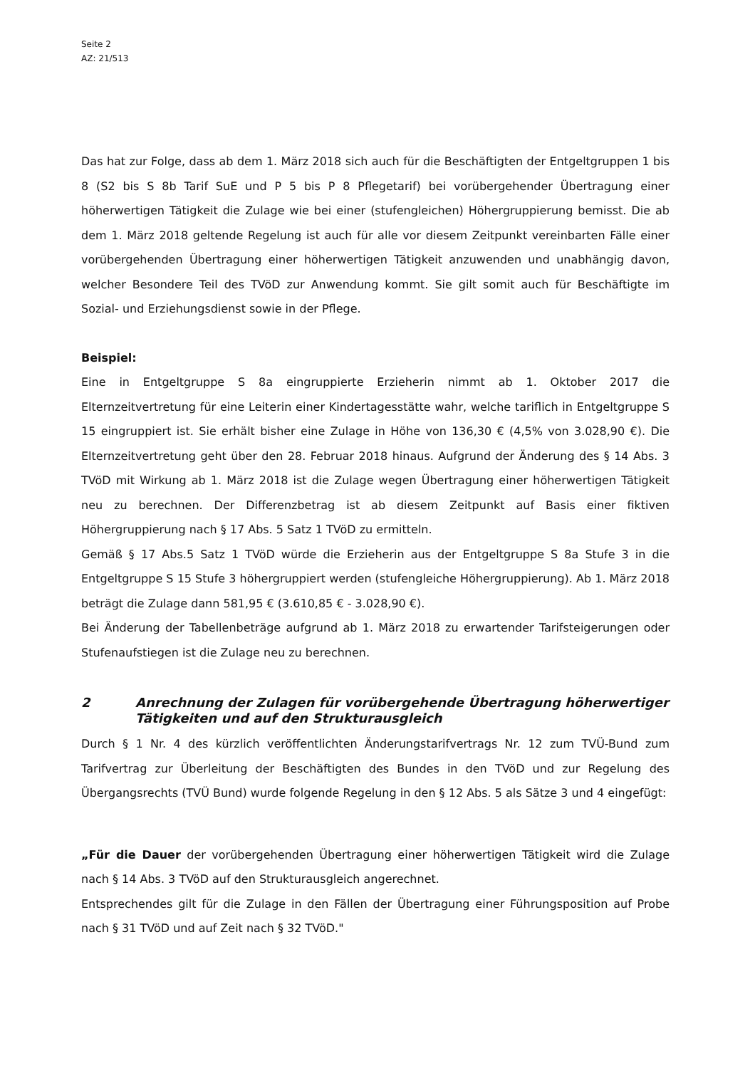Seite 2
AZ: 21/513
Das hat zur Folge, dass ab dem 1. März 2018 sich auch für die Beschäftigten der Entgeltgruppen 1 bis 8 (S2 bis S 8b Tarif SuE und P 5 bis P 8 Pflegetarif) bei vorübergehender Übertragung einer höherwertigen Tätigkeit die Zulage wie bei einer (stufengleichen) Höhergruppierung bemisst. Die ab dem 1. März 2018 geltende Regelung ist auch für alle vor diesem Zeitpunkt vereinbarten Fälle einer vorübergehenden Übertragung einer höherwertigen Tätigkeit anzuwenden und unabhängig davon, welcher Besondere Teil des TVöD zur Anwendung kommt. Sie gilt somit auch für Beschäftigte im Sozial- und Erziehungsdienst sowie in der Pflege.
Beispiel:
Eine in Entgeltgruppe S 8a eingruppierte Erzieherin nimmt ab 1. Oktober 2017 die Elternzeitvertretung für eine Leiterin einer Kindertagesstätte wahr, welche tariflich in Entgeltgruppe S 15 eingruppiert ist. Sie erhält bisher eine Zulage in Höhe von 136,30 € (4,5% von 3.028,90 €). Die Elternzeitvertretung geht über den 28. Februar 2018 hinaus. Aufgrund der Änderung des § 14 Abs. 3 TVöD mit Wirkung ab 1. März 2018 ist die Zulage wegen Übertragung einer höherwertigen Tätigkeit neu zu berechnen. Der Differenzbetrag ist ab diesem Zeitpunkt auf Basis einer fiktiven Höhergruppierung nach § 17 Abs. 5 Satz 1 TVöD zu ermitteln.
Gemäß § 17 Abs.5 Satz 1 TVöD würde die Erzieherin aus der Entgeltgruppe S 8a Stufe 3 in die Entgeltgruppe S 15 Stufe 3 höhergruppiert werden (stufengleiche Höhergruppierung). Ab 1. März 2018 beträgt die Zulage dann 581,95 € (3.610,85 € - 3.028,90 €).
Bei Änderung der Tabellenbeträge aufgrund ab 1. März 2018 zu erwartender Tarifsteigerungen oder Stufenaufstiegen ist die Zulage neu zu berechnen.
2 Anrechnung der Zulagen für vorübergehende Übertragung höherwertiger Tätigkeiten und auf den Strukturausgleich
Durch § 1 Nr. 4 des kürzlich veröffentlichten Änderungstarifvertrags Nr. 12 zum TVÜ-Bund zum Tarifvertrag zur Überleitung der Beschäftigten des Bundes in den TVöD und zur Regelung des Übergangsrechts (TVÜ Bund) wurde folgende Regelung in den § 12 Abs. 5 als Sätze 3 und 4 eingefügt:
„Für die Dauer der vorübergehenden Übertragung einer höherwertigen Tätigkeit wird die Zulage nach § 14 Abs. 3 TVöD auf den Strukturausgleich angerechnet.
Entsprechendes gilt für die Zulage in den Fällen der Übertragung einer Führungsposition auf Probe nach § 31 TVöD und auf Zeit nach § 32 TVöD."